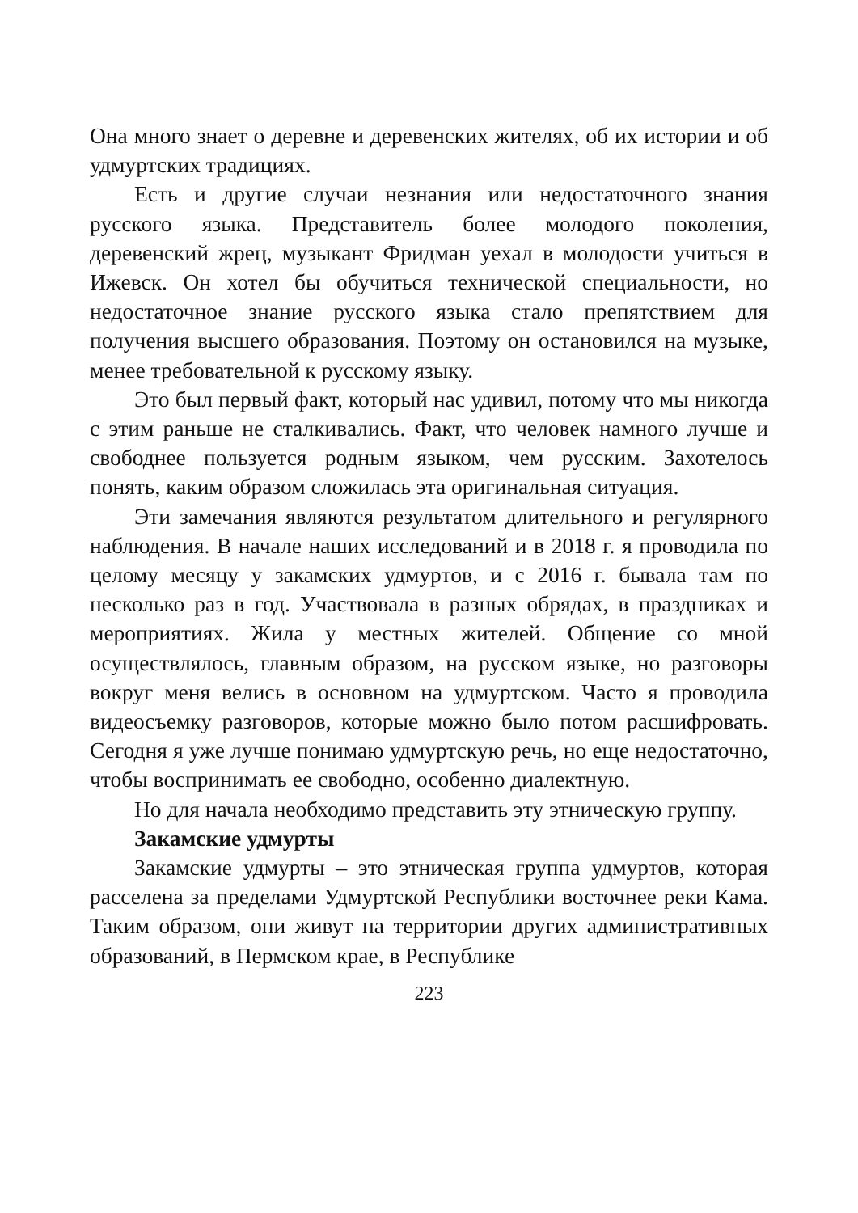Она много знает о деревне и деревенских жителях, об их истории и об удмуртских традициях.
Есть и другие случаи незнания или недостаточного знания русского языка. Представитель более молодого поколения, деревенский жрец, музыкант Фридман уехал в молодости учиться в Ижевск. Он хотел бы обучиться технической специальности, но недостаточное знание русского языка стало препятствием для получения высшего образования. Поэтому он остановился на музыке, менее требовательной к русскому языку.
Это был первый факт, который нас удивил, потому что мы никогда с этим раньше не сталкивались. Факт, что человек намного лучше и свободнее пользуется родным языком, чем русским. Захотелось понять, каким образом сложилась эта оригинальная ситуация.
Эти замечания являются результатом длительного и регулярного наблюдения. В начале наших исследований и в 2018 г. я проводила по целому месяцу у закамских удмуртов, и с 2016 г. бывала там по несколько раз в год. Участвовала в разных обрядах, в праздниках и мероприятиях. Жила у местных жителей. Общение со мной осуществлялось, главным образом, на русском языке, но разговоры вокруг меня велись в основном на удмуртском. Часто я проводила видеосъемку разговоров, которые можно было потом расшифровать. Сегодня я уже лучше понимаю удмуртскую речь, но еще недостаточно, чтобы воспринимать ее свободно, особенно диалектную.
Но для начала необходимо представить эту этническую группу.
Закамские удмурты
Закамские удмурты – это этническая группа удмуртов, которая расселена за пределами Удмуртской Республики восточнее реки Кама. Таким образом, они живут на территории других административных образований, в Пермском крае, в Республике
223